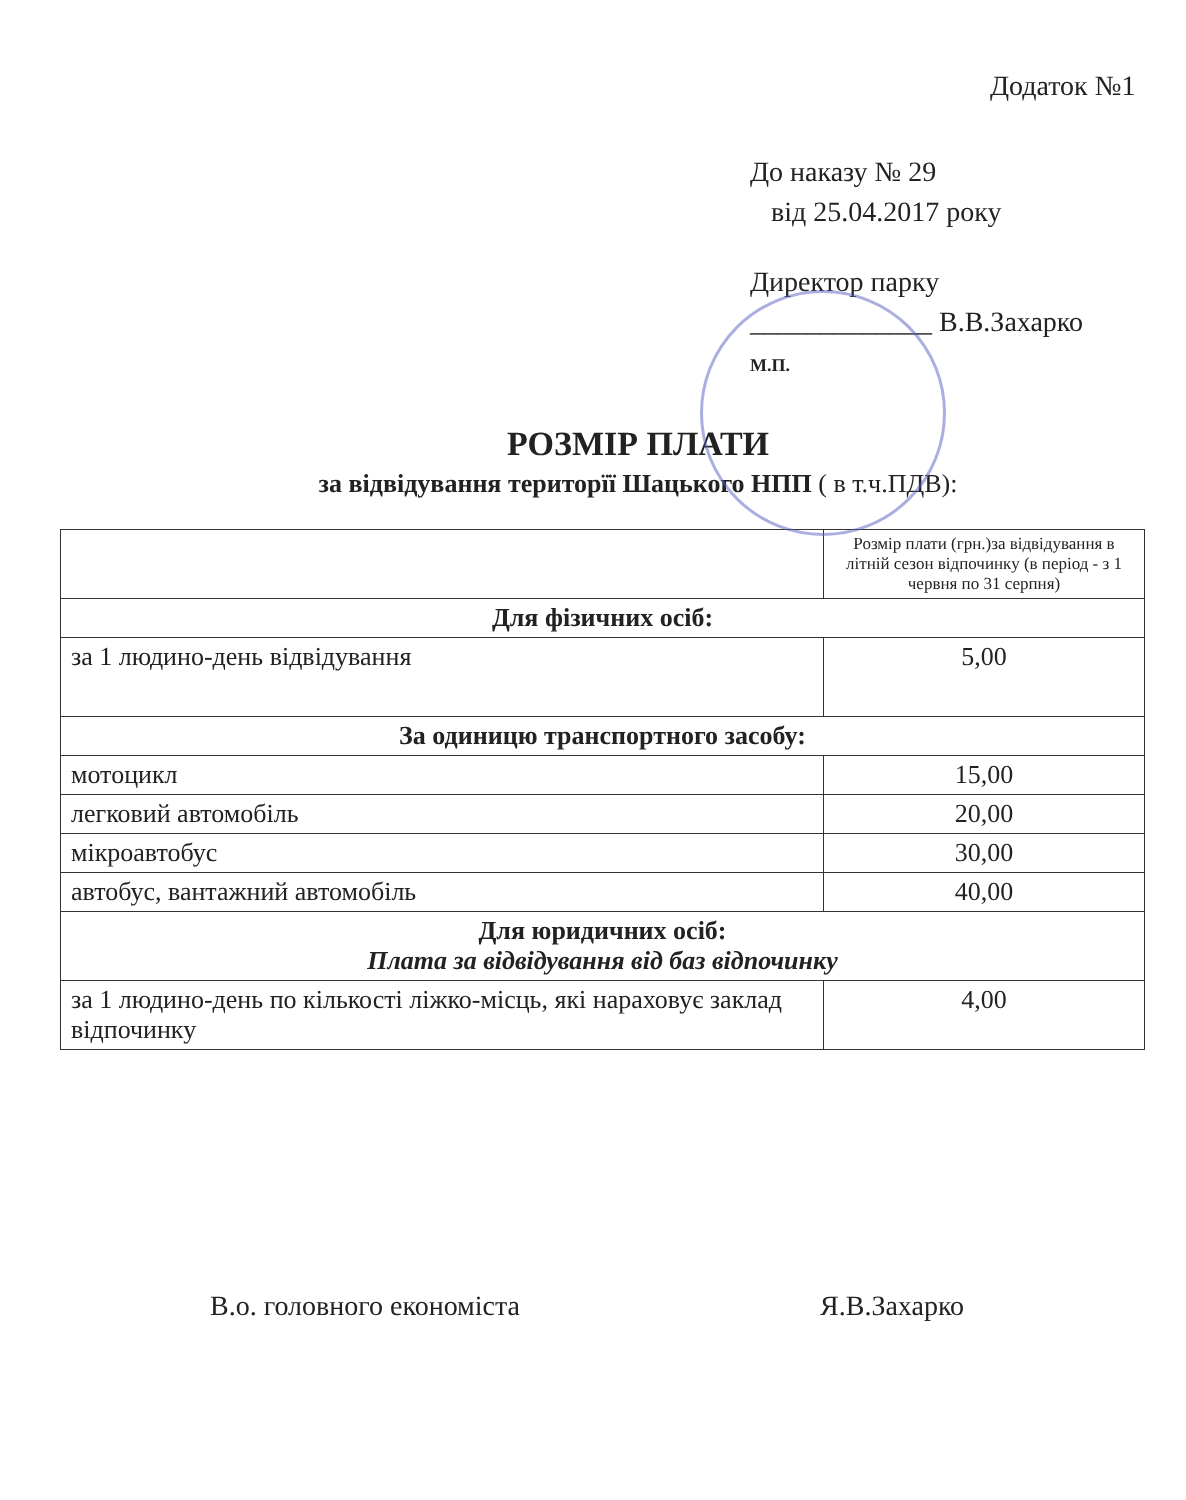Додаток №1
До наказу № 29
від 25.04.2017 року
Директор парку
_____________ В.В.Захарко
М.П.
РОЗМІР ПЛАТИ
за відвідування територїї Шацького НПП ( в т.ч.ПДВ):
| | Розмір плати (грн.)за відвідування в літній сезон відпочинку (в період - з 1 червня по 31 серпня) |
| --- | --- |
| Для фізичних осіб: | |
| за 1 людино-день відвідування | 5,00 |
| За одиницю транспортного засобу: | |
| мотоцикл | 15,00 |
| легковий автомобіль | 20,00 |
| мікроавтобус | 30,00 |
| автобус, вантажний автомобіль | 40,00 |
| Для юридичних осіб: Плата за відвідування від баз відпочинку | |
| за 1 людино-день по кількості ліжко-місць, які нараховує заклад відпочинку | 4,00 |
В.о. головного економіста Я.В.Захарко